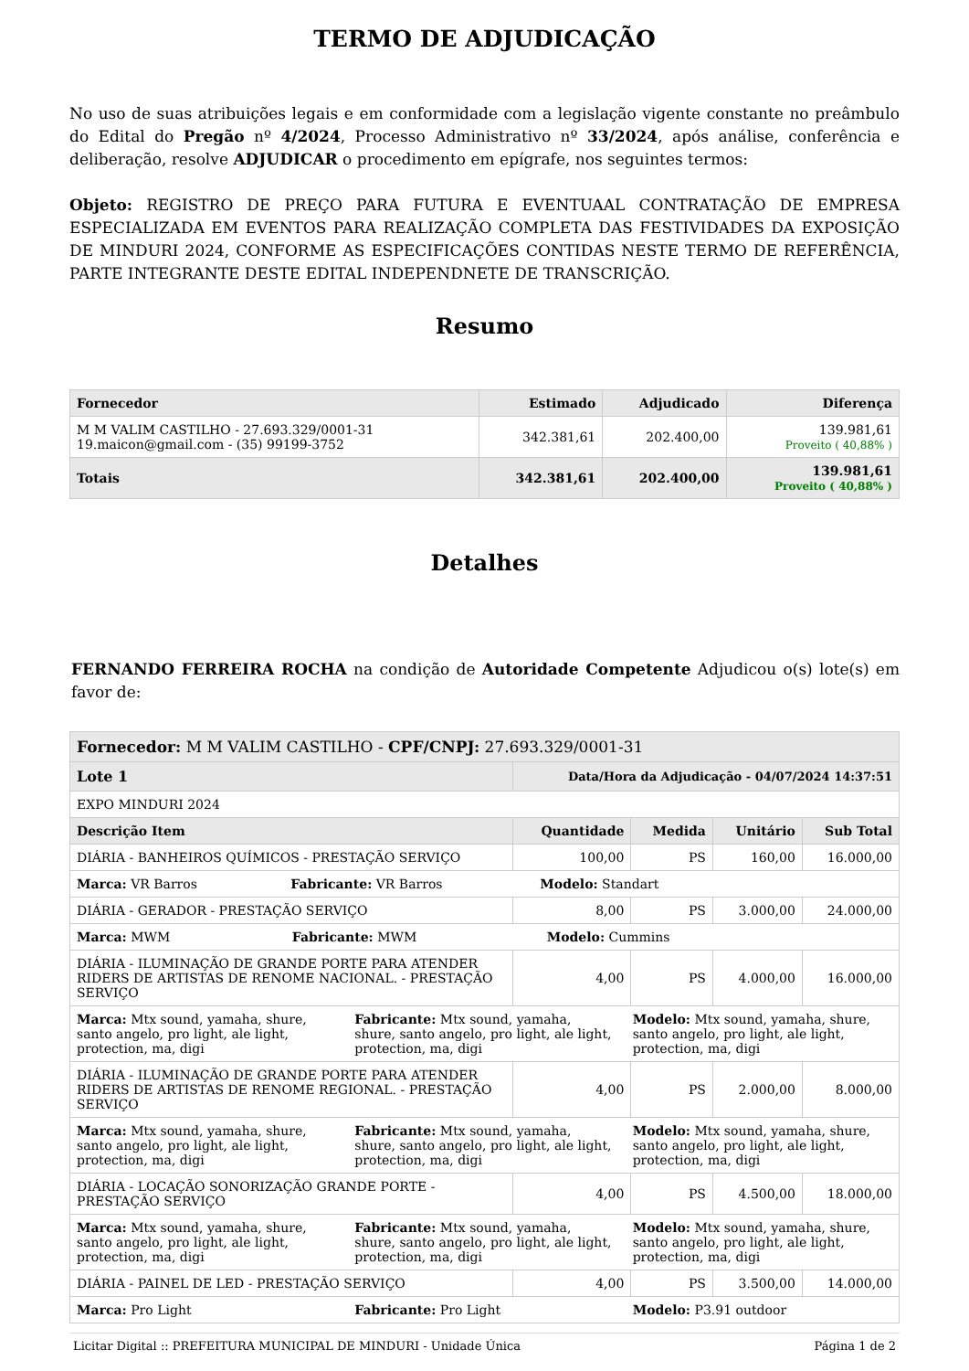TERMO DE ADJUDICAÇÃO
No uso de suas atribuições legais e em conformidade com a legislação vigente constante no preâmbulo do Edital do Pregão nº 4/2024, Processo Administrativo nº 33/2024, após análise, conferência e deliberação, resolve ADJUDICAR o procedimento em epígrafe, nos seguintes termos:
Objeto: REGISTRO DE PREÇO PARA FUTURA E EVENTUAAL CONTRATAÇÃO DE EMPRESA ESPECIALIZADA EM EVENTOS PARA REALIZAÇÃO COMPLETA DAS FESTIVIDADES DA EXPOSIÇÃO DE MINDURI 2024, CONFORME AS ESPECIFICAÇÕES CONTIDAS NESTE TERMO DE REFERÊNCIA, PARTE INTEGRANTE DESTE EDITAL INDEPENDNETE DE TRANSCRIÇÃO.
Resumo
| Fornecedor | Estimado | Adjudicado | Diferença |
| --- | --- | --- | --- |
| M M VALIM CASTILHO - 27.693.329/0001-31 19.maicon@gmail.com - (35) 99199-3752 | 342.381,61 | 202.400,00 | 139.981,61 Proveito ( 40,88% ) |
| Totais | 342.381,61 | 202.400,00 | 139.981,61 Proveito ( 40,88% ) |
Detalhes
FERNANDO FERREIRA ROCHA na condição de Autoridade Competente Adjudicou o(s) lote(s) em favor de:
| Fornecedor: M M VALIM CASTILHO - CPF/CNPJ: 27.693.329/0001-31 | | | | |
| Lote 1 | Data/Hora da Adjudicação - 04/07/2024 14:37:51 | | | |
| EXPO MINDURI 2024 | | | | |
| Descrição Item | Quantidade | Medida | Unitário | Sub Total |
| DIÁRIA - BANHEIROS QUÍMICOS - PRESTAÇÃO SERVIÇO | 100,00 | PS | 160,00 | 16.000,00 |
| Marca: VR Barros Fabricante: VR Barros Modelo: Standart | | | | |
| DIÁRIA - GERADOR - PRESTAÇÃO SERVIÇO | 8,00 | PS | 3.000,00 | 24.000,00 |
| Marca: MWM Fabricante: MWM Modelo: Cummins | | | | |
| DIÁRIA - ILUMINAÇÃO DE GRANDE PORTE PARA ATENDER RIDERS DE ARTISTAS DE RENOME NACIONAL. - PRESTAÇÃO SERVIÇO | 4,00 | PS | 4.000,00 | 16.000,00 |
| Marca: Mtx sound, yamaha, shure, santo angelo, pro light, ale light, protection, ma, digi Fabricante: Mtx sound, yamaha, shure, santo angelo, pro light, ale light, protection, ma, digi Modelo: Mtx sound, yamaha, shure, santo angelo, pro light, ale light, protection, ma, digi | | | | |
| DIÁRIA - ILUMINAÇÃO DE GRANDE PORTE PARA ATENDER RIDERS DE ARTISTAS DE RENOME REGIONAL. - PRESTAÇÃO SERVIÇO | 4,00 | PS | 2.000,00 | 8.000,00 |
| Marca: Mtx sound, yamaha, shure, santo angelo, pro light, ale light, protection, ma, digi Fabricante: Mtx sound, yamaha, shure, santo angelo, pro light, ale light, protection, ma, digi Modelo: Mtx sound, yamaha, shure, santo angelo, pro light, ale light, protection, ma, digi | | | | |
| DIÁRIA - LOCAÇÃO SONORIZAÇÃO GRANDE PORTE - PRESTAÇÃO SERVIÇO | 4,00 | PS | 4.500,00 | 18.000,00 |
| Marca: Mtx sound, yamaha, shure, santo angelo, pro light, ale light, protection, ma, digi Fabricante: Mtx sound, yamaha, shure, santo angelo, pro light, ale light, protection, ma, digi Modelo: Mtx sound, yamaha, shure, santo angelo, pro light, ale light, protection, ma, digi | | | | |
| DIÁRIA - PAINEL DE LED - PRESTAÇÃO SERVIÇO | 4,00 | PS | 3.500,00 | 14.000,00 |
| Marca: Pro Light Fabricante: Pro Light Modelo: P3.91 outdoor | | | | |
Licitar Digital :: PREFEITURA MUNICIPAL DE MINDURI - Unidade Única Página 1 de 2